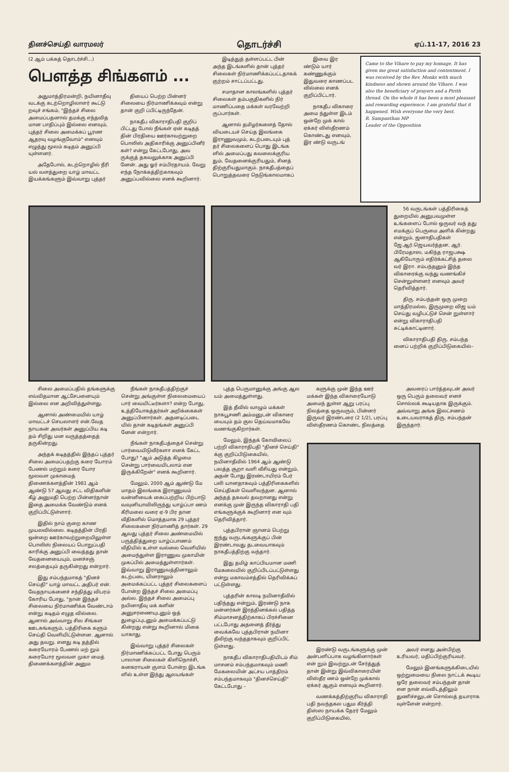தினச்செய்தி வாரமலர் தொடர்ச்சி ஏப்.11-17, 2016 23
(2 ஆம் பக்கத் தொடர்ச்சி...)
பௌத்த சிங்களம் ...
அதுமாத்திரமன்றி, நயினாதீவு வடக்கு கடற்றொழிலாளர் கூட்டு றவுச் சங்கம், "இந்தச் சிலை அமைப்பதனால் தமக்கு எந்தவித மான பாதிப்பும் இல்லை எனவும், புத்தர் சிலை அமைக்கப் பூரண ஆதரவு வழங்குவோம்" எனவும் எழுத்து மூலம் கடிதம் அனுப்பி யுள்ளனர்.
அதேபோல், கடற்றொழில் நீரி யல் வளத்துறை யாழ் மாவட்ட இயக்கங்களும் இவ்வாறு புத்தர்
தியைப் பெற்ற பின்னர் சிலையை நிர்மாணிக்கவும் என்று தான் குறி ப்பிட்டிருந்தேன்.
நாகதீப விகாராதிபதி குறிப் பிட்டது போல் நீங்கள் ஏன் கடிதத் தின் பிரதியை ஊர்காவற்றுறை பொலிஸ் அதிகாரிக்கு அனுப்பினீர் கள்? என்று கேட்டபோது, அவ ருக்குத் தகவலுக்காக அனுப்பி னேன். அது ஓர் சம்பிரதாயம். வேறு எந்த நோக்கத்திற்காகவும் அனுப்பவில்லை எனக் கூறினார்.
இடித்துத் தள்ளப்பட்ட பின் அந்த இடங்களில் தான் புத்தர் சிலைகள் நிர்மாணிக்கப்பட்டதாகக் குற்றம் சாட்டப்பட்டது.
சமாதான காலங்களில் புத்தர் சிலைகள் தம்பகுதிகளில் நிர் மாணிப்பதை மக்கள் வரவேற்றி ருப்பார்கள்.
ஆனால் தமிழர்களைத் தோல் வியடையச் செய்த இலங்கை இராணுவமும், கடற்படையும் புத் தர் சிலைகளைப் பொது இடங்க ளில் அமைப்பது கவலைக்குரிய தும், வேதனைக்குரியதும், சினத் திற்குரியதுமாகும். நாகதீபத்தைப் பொறுத்தவரை நெடுங்காலமாகப்
இவை இர ண்டும் யார் கண்ணுக்கும் இதுவரை காணப்பட வில்லை எனக் குறிப்பிட்டார்.
நாகதீப விகாரை அமை ந்துள்ள இடம் ஒன்றே முக் கால் ஏக்கர் விஸ்தீரணம் கொண்டது எனவும், இர ண்டு வருடங்
Came to the Vihare to pay my homage. It has given me great satisfaction and contentment. I was received by the Rev. Monks with much kindness and shown around the Vihare. I was also the beneficiary of prayers and a Pirith thread. On the whole it has been a most pleasant and rewarding experience. I am grateful that it happened. Wish everyone the very best.
R. Sampanthan MP
Leader of the Opposition
56 வருடங்கள் பத்திரிகைத் துறையில் அனுபவமுள்ள உங்களைப் போல் ஒருவர் வந் தது எமக்குப் பெருமை அளிக் கின்றது என்றும், ஜனாதிபதிகள் ஜே.ஆர்.ஜெயவர்த்தன, ஆர். பிரேமதாஸ, மகிந்த ராஜபக்ஷ ஆகியோரும் எதிர்க்கட்சித் தலை வர் இரா. சம்பந்தனும் இந்த விகாரைக்கு வந்து வணங்கிச் சென்றுள்ளனர் எனவும் அவர் தெரிவித்தார்.
திரு. சம்பந்தன் ஒரு முறை மாத்திரமல்ல, இருமுறை விஜ யம் செய்து வழிபட்டுச் சென் றுள்ளார் என்று விகாராதிபதி சுட்டிக்காட்டினார்.
விகாராதிபதி திரு. சம்பந்த னைப் பற்றிக் குறிப்பிடுகையில்–
சிலை அமைப்பதில் தங்களுக்கு எவ்விதமான ஆட்சேபனையும் இல்லை என அறிவித்துள்ளது.
ஆனால் அண்மையில் யாழ் மாவட்டச் செயலாளர் என்.வேத நாயகன் அவர்கள் அனுப்பிய கடி தம் சிறிது மன வருத்தத்தைத் தருகின்றது.
அந்தக் கடிதத்தில் இந்தப் புத்தர் சிலை அமைப்பதற்கு கரை யோரம் பேணல் மற்றும் கரை யோர மூலவள முகாமைத் திணைக்களத்தின் 1981 ஆம் ஆண்டு 57 ஆவது சட்ட விதிகளின் கீழ் அனுமதி பெற்ற பின்னர்தான் இதை அமைக்க வேண்டும் எனக் குறிப்பிட்டுள்ளார்.
இதில் நாம் குறை காண முயலவில்லை. கடிதத்தின் பிரதி ஒன்றை ஊர்காவற்றுறையிலுள்ள பொலிஸ் நிலையப் பொறுப்பதி காரிக்கு அனுப்பி வைத்தது தான் வேதனையையும், மனச்சஞ் சலத்தையும் தருகின்றது என்றார்.
இது சம்பந்தமாகத் "தினச் செய்தி" யாழ் மாவட்ட அதிபர் என். வேதநாயகனைச் சந்தித்து விபரம் கோரிய போது, "நான் இந்தச் சிலையை நிர்மாணிக்க வேண்டாம் என்று கடிதம் எழுத வில்லை. ஆனால் அவ்வாறு சில சிங்கள ஊடகங்களும், பத்திரிகை களும் செய்தி வெளியிட்டுள்ளன. ஆனால் அது தவறு. எனது கடி தத்தில் கரையோரம் பேணல் மற் றும் கரையோர மூலவள முகா மைத் திணைக்களத்தின் அனும
நீங்கள் நாகதீபத்திற்குச் சென்று அங்குள்ள நிலைமையைப் பார் வையிட்டீர்களா? என்ற போது, உத்தியோகத்தர்கள் அறிக்கைகள் அனுப்பினார்கள். அதனடிப்படை யில் தான் கடிதங்கள் அனுப்பி னேன் என்றார்.
நீங்கள் நாகதீபத்தைச் சென்று பார்வையிடுவீர்களா எனக் கேட்ட போது? "ஆம் அடுத்த கிழமை சென்று பார்வையிடலாம் என இருக்கிறேன்" எனக் கூறினார்.
மேலும், 2000 ஆம் ஆண்டு மே மாதம் இலங்கை இராணுவம் வன்னியைக் கைப்பற்றிய பிற்பாடு வவுனியாவிலிருந்து யாழ்ப்பா ணம் கீரிமலை வரை ஏ-9 பிர தான வீதிகளில் மொத்தமாக 29 புத்தர் சிலைகளை நிர்மாணித் தார்கள். 29 ஆவது புத்தர் சிலை அண்மையில் பருத்தித்துறை யாழ்ப்பாணம் வீதியில் உள்ள வல்லை வெளியில் அமைந்துள்ள இராணுவ முகாமின் முகப்பில் அமைத்துள்ளார்கள். இவ்வாறு இராணுவத்தினாலும் கடற்படை யினராலும் அமைக்கப்பட்ட புத்தர் சிலைகளைப் போன்ற இந்தச் சிலை அமைப்பு அல்ல. இந்தச் சிலை அமைப்பு நயினாதீவு மக் களின் அனுசரணையுடனும் ஒத் துழைப்புடனும் அமைக்கப்பட்டு கின்றது என்று கூறினால் மிகை யாகாது.
இவ்வாறு புத்தர் சிலைகள் நிர்மாணிக்கப்பட்ட போது பெரும் பாலான சிலைகள் கிளிநொச்சி, கனகராயன் குளம் போன்ற இடங்க ளில் உள்ள இந்து ஆலயங்கள்
புத்த பெருமானுக்கு அங்கு ஆல யம் அமைத்துள்ளது.
இத் தீவில் வாழும் மக்கள் நாகபூசணி அம்மனுடன் விகாரை யையும் தம் குல தெய்வமாகவே வணங்குகிறார்கள்.
மேலும், இந்தக் கோவிலைப் பற்றி விகாராதிபதி "தினச் செய்தி" க்கு குறிப்பிடுகையில், நயினாதீவில் 1964 ஆம் ஆண்டு பலத்த சூறா வளி வீசியது என்றும், அதன் போது இரண்டாயிரம் பேர் பலி யானதாகவும் பத்திரிகைகளில் செய்திகள் வெளிவந்தன. ஆனால் அந்தத் தகவல் தவறானது என்று எனக்கு முன் இருந்த விகாராதி பதி எங்களுக்குக் கூறினார் என வும் தெரிவித்தார்.
புத்தபிரான் ஞானம் பெற்று ஐந்து வருடங்களுக்குப் பின் இரண்டாவது தடவையாகவும் நாகதீபத்திற்கு வந்தார்.
இது தமிழ் காப்பியமான மணி மேகலையில் குறிப்பிடப்பட்டுள்ளது என்று மகாவம்சத்தில் தெரிவிக்கப் பட்டுள்ளது.
புத்தரின் காலடி நயினாதீவில் பதிந்தது என்றும், இரண்டு நாக மன்னர்கள் இரத்தினக்கல் பதித்த சிம்மாசனத்திற்காகப் பிரச்சினை பட்டபோது அதனைத் தீர்த்து வைக்கவே புத்தபிரான் நயினா தீவிற்கு வந்ததாகவும் குறிப்பிட் டுள்ளது.
நாகதீப விகாராதிபதியிடம் சிம் மாசனம் சம்பந்தமாகவும் மணி மேகலையின் அட்சய பாத்திரம் சம்பந்தமாகவும் "தினச்செய்தி" கேட்டபோது –
களுக்கு முன் இந்த ஊர் மக்கள் இந்த விகாரையோடு அமைந் துள்ள ஆறு பரப்பு நிலத்தை ஒருவரும், பின்னர் இருவர் இரண்டரை (2 1/2), பரப்பு விஸ்தீரணம் கொண்ட நிலத்தை
அவரைப் பார்த்தவுடன் அவர் ஒரு பெரும் தலைவர் எனச் சொல்லக் கூடியதாக இருக்கும். அவ்வாறு அங்க இலட்சணம் உடையவராகத் திரு. சம்பந்தன் இருந்தார்.
இரண்டு வருடங்களுக்கு முன் அன்பளிப்பாக வழங்கினார்கள் என் றும் இவற்றுடன் சேர்த்துத் தான் இன்று இவ்விகாரையின் விஸ்தீர ணம் ஒன்றே முக்கால் ஏக்கர் ஆகும் எனவும் கூறினார்.
வணக்கத்திற்குரிய விகாராதி பதி நவந்தகல பதும கீர்த்தி திஸ்ஸ நாயக்க தேரர் மேலும் குறிப்பிடுகையில்,
அவர் எனது அன்பிற்கு உரியவர், மதிப்பிற்குரியவர்.
மேலும் இனங்களுக்கிடையில் ஒற்றுமையை நிலை நாட்டக் கூடிய ஒரே தலைவர் சம்பந்தன் தான் என நான் எவ்விடத்திலும் துணிச்சலுடன் சொல்லத் தயாராக வுள்ளேன் என்றார்.